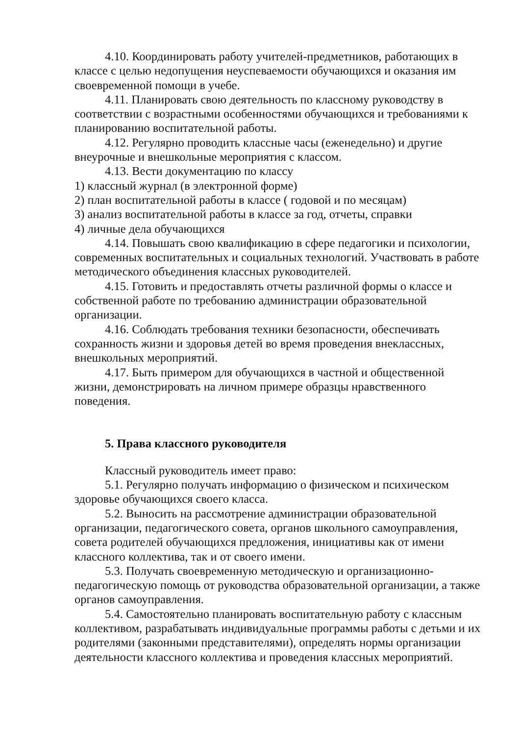4.10. Координировать работу учителей-предметников, работающих в классе с целью недопущения неуспеваемости обучающихся и оказания им своевременной помощи в учебе.
4.11. Планировать свою деятельность по классному руководству в соответствии с возрастными особенностями обучающихся и требованиями к планированию воспитательной работы.
4.12. Регулярно проводить классные часы (еженедельно) и другие внеурочные и внешкольные мероприятия с классом.
4.13. Вести документацию по классу
1) классный журнал (в электронной форме)
2) план воспитательной работы в классе ( годовой и по месяцам)
3) анализ воспитательной работы в классе за год, отчеты, справки
4) личные дела обучающихся
4.14. Повышать свою квалификацию в сфере педагогики и психологии, современных воспитательных и социальных технологий. Участвовать в работе методического объединения классных руководителей.
4.15. Готовить и предоставлять отчеты различной формы о классе и собственной работе по требованию администрации образовательной организации.
4.16. Соблюдать требования техники безопасности, обеспечивать сохранность жизни и здоровья детей во время проведения внеклассных, внешкольных мероприятий.
4.17. Быть примером для обучающихся в частной и общественной жизни, демонстрировать на личном примере образцы нравственного поведения.
5. Права классного руководителя
Классный руководитель имеет право:
5.1. Регулярно получать информацию о физическом и психическом здоровье обучающихся своего класса.
5.2. Выносить на рассмотрение администрации образовательной организации, педагогического совета, органов школьного самоуправления, совета родителей обучающихся предложения, инициативы как от имени классного коллектива, так и от своего имени.
5.3. Получать своевременную методическую и организационно-педагогическую помощь от руководства образовательной организации, а также органов самоуправления.
5.4. Самостоятельно планировать воспитательную работу с классным коллективом, разрабатывать индивидуальные программы работы с детьми и их родителями (законными представителями), определять нормы организации деятельности классного коллектива и проведения классных мероприятий.